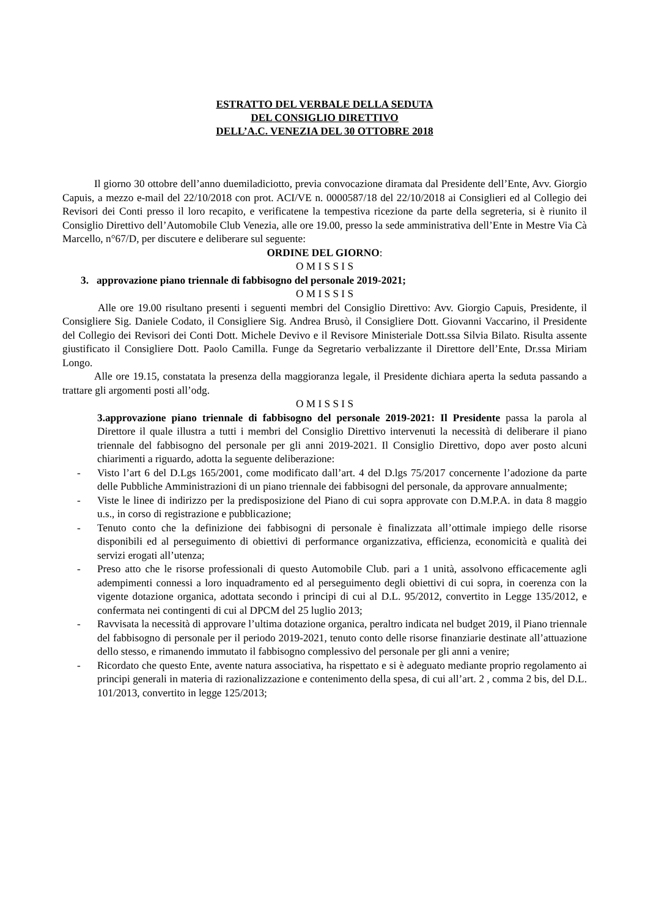ESTRATTO DEL VERBALE DELLA SEDUTA
DEL CONSIGLIO DIRETTIVO
DELL’A.C. VENEZIA DEL 30 OTTOBRE 2018
Il giorno 30 ottobre dell’anno duemiladiciotto, previa convocazione diramata dal Presidente dell’Ente, Avv. Giorgio Capuis, a mezzo e-mail del 22/10/2018 con prot. ACI/VE n. 0000587/18 del 22/10/2018 ai Consiglieri ed al Collegio dei Revisori dei Conti presso il loro recapito, e verificatene la tempestiva ricezione da parte della segreteria, si è riunito il Consiglio Direttivo dell’Automobile Club Venezia, alle ore 19.00, presso la sede amministrativa dell’Ente in Mestre Via Cà Marcello, n°67/D, per discutere e deliberare sul seguente:
ORDINE DEL GIORNO:
O M I S S I S
3. approvazione piano triennale di fabbisogno del personale 2019-2021;
O M I S S I S
Alle ore 19.00 risultano presenti i seguenti membri del Consiglio Direttivo: Avv. Giorgio Capuis, Presidente, il Consigliere Sig. Daniele Codato, il Consigliere Sig. Andrea Brusò, il Consigliere Dott. Giovanni Vaccarino, il Presidente del Collegio dei Revisori dei Conti Dott. Michele Devivo e il Revisore Ministeriale Dott.ssa Silvia Bilato. Risulta assente giustificato il Consigliere Dott. Paolo Camilla. Funge da Segretario verbalizzante il Direttore dell’Ente, Dr.ssa Miriam Longo.
Alle ore 19.15, constatata la presenza della maggioranza legale, il Presidente dichiara aperta la seduta passando a trattare gli argomenti posti all’odg.
O M I S S I S
3.approvazione piano triennale di fabbisogno del personale 2019-2021: Il Presidente passa la parola al Direttore il quale illustra a tutti i membri del Consiglio Direttivo intervenuti la necessità di deliberare il piano triennale del fabbisogno del personale per gli anni 2019-2021. Il Consiglio Direttivo, dopo aver posto alcuni chiarimenti a riguardo, adotta la seguente deliberazione:
- Visto l’art 6 del D.Lgs 165/2001, come modificato dall’art. 4 del D.lgs 75/2017 concernente l’adozione da parte delle Pubbliche Amministrazioni di un piano triennale dei fabbisogni del personale, da approvare annualmente;
- Viste le linee di indirizzo per la predisposizione del Piano di cui sopra approvate con D.M.P.A. in data 8 maggio u.s., in corso di registrazione e pubblicazione;
- Tenuto conto che la definizione dei fabbisogni di personale è finalizzata all’ottimale impiego delle risorse disponibili ed al perseguimento di obiettivi di performance organizzativa, efficienza, economicità e qualità dei servizi erogati all’utenza;
- Preso atto che le risorse professionali di questo Automobile Club. pari a 1 unità, assolvono efficacemente agli adempimenti connessi a loro inquadramento ed al perseguimento degli obiettivi di cui sopra, in coerenza con la vigente dotazione organica, adottata secondo i principi di cui al D.L. 95/2012, convertito in Legge 135/2012, e confermata nei contingenti di cui al DPCM del 25 luglio 2013;
- Ravvisata la necessità di approvare l’ultima dotazione organica, peraltro indicata nel budget 2019, il Piano triennale del fabbisogno di personale per il periodo 2019-2021, tenuto conto delle risorse finanziarie destinate all’attuazione dello stesso, e rimanendo immutato il fabbisogno complessivo del personale per gli anni a venire;
- Ricordato che questo Ente, avente natura associativa, ha rispettato e si è adeguato mediante proprio regolamento ai principi generali in materia di razionalizzazione e contenimento della spesa, di cui all’art. 2 , comma 2 bis, del D.L. 101/2013, convertito in legge 125/2013;